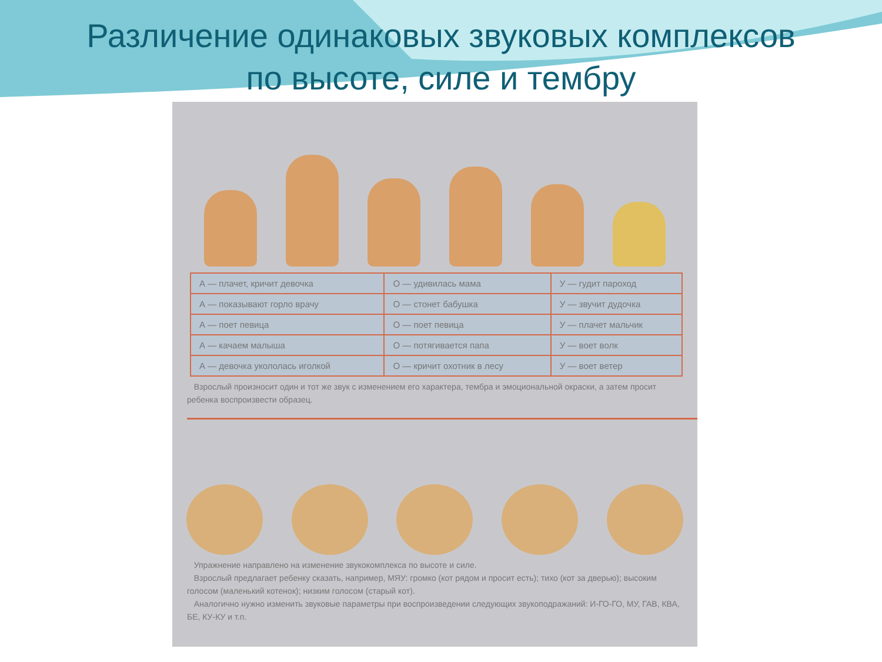Различение одинаковых звуковых комплексов
по высоте, силе и тембру
| А — плачет, кричит девочка | О — удивилась мама | У — гудит пароход |
| А — показывают горло врачу | О — стонет бабушка | У — звучит дудочка |
| А — поет певица | О — поет певица | У — плачет мальчик |
| А — качаем малыша | О — потягивается папа | У — воет волк |
| А — девочка укололась иголкой | О — кричит охотник в лесу | У — воет ветер |
Взрослый произносит один и тот же звук с изменением его характера, тембра и эмоциональной окраски, а затем просит ребенка воспроизвести образец.
Упражнение направлено на изменение звукокомплекса по высоте и силе.
Взрослый предлагает ребенку сказать, например, МЯУ: громко (кот рядом и просит есть); тихо (кот за дверью); высоким голосом (маленький котенок); низким голосом (старый кот).
Аналогично нужно изменить звуковые параметры при воспроизведении следующих звукоподражаний: И-ГО-ГО, МУ, ГАВ, КВА, БЕ, КУ-КУ и т.п.